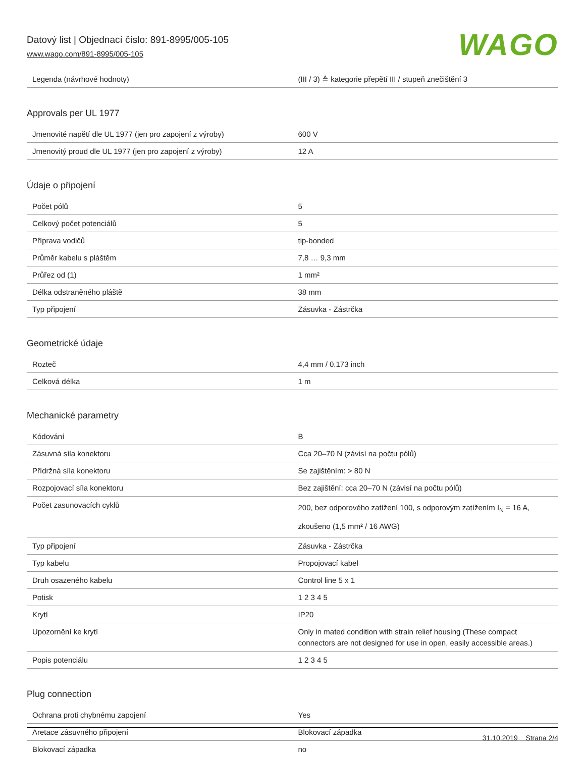Datový list | Objednací číslo: 891-8995/005-105
www.wago.com/891-8995/005-105
WAGO
| Legenda (návrhové hodnoty) | (III / 3) ≙ kategorie přepětí III / stupeň znečištění 3 |
Approvals per UL 1977
| Jmenovité napětí dle UL 1977 (jen pro zapojení z výroby) | 600 V |
| Jmenovitý proud dle UL 1977 (jen pro zapojení z výroby) | 12 A |
Údaje o připojení
| Počet pólů | 5 |
| Celkový počet potenciálů | 5 |
| Příprava vodičů | tip-bonded |
| Průměr kabelu s pláštěm | 7,8 … 9,3 mm |
| Průřez od (1) | 1 mm² |
| Délka odstraněného pláště | 38 mm |
| Typ připojení | Zásuvka - Zástrčka |
Geometrické údaje
| Rozteč | 4,4 mm / 0.173 inch |
| Celková délka | 1 m |
Mechanické parametry
| Kódování | B |
| Zásuvná síla konektoru | Cca 20–70 N (závisí na počtu pólů) |
| Přídržná síla konektoru | Se zajištěním: > 80 N |
| Rozpojovací síla konektoru | Bez zajištění: cca 20–70 N (závisí na počtu pólů) |
| Počet zasunovacích cyklů | 200, bez odporového zatížení 100, s odporovým zatížením I<sub>N</sub> = 16 A, zkoušeno (1,5 mm² / 16 AWG) |
| Typ připojení | Zásuvka - Zástrčka |
| Typ kabelu | Propojovací kabel |
| Druh osazeného kabelu | Control line 5 x 1 |
| Potisk | 1 2 3 4 5 |
| Krytí | IP20 |
| Upozornění ke krytí | Only in mated condition with strain relief housing (These compact connectors are not designed for use in open, easily accessible areas.) |
| Popis potenciálu | 1 2 3 4 5 |
Plug connection
| Ochrana proti chybnému zapojení | Yes |
| Aretace zásuvného připojení | Blokovací západka |
| Blokovací západka | no |
31.10.2019 Strana 2/4